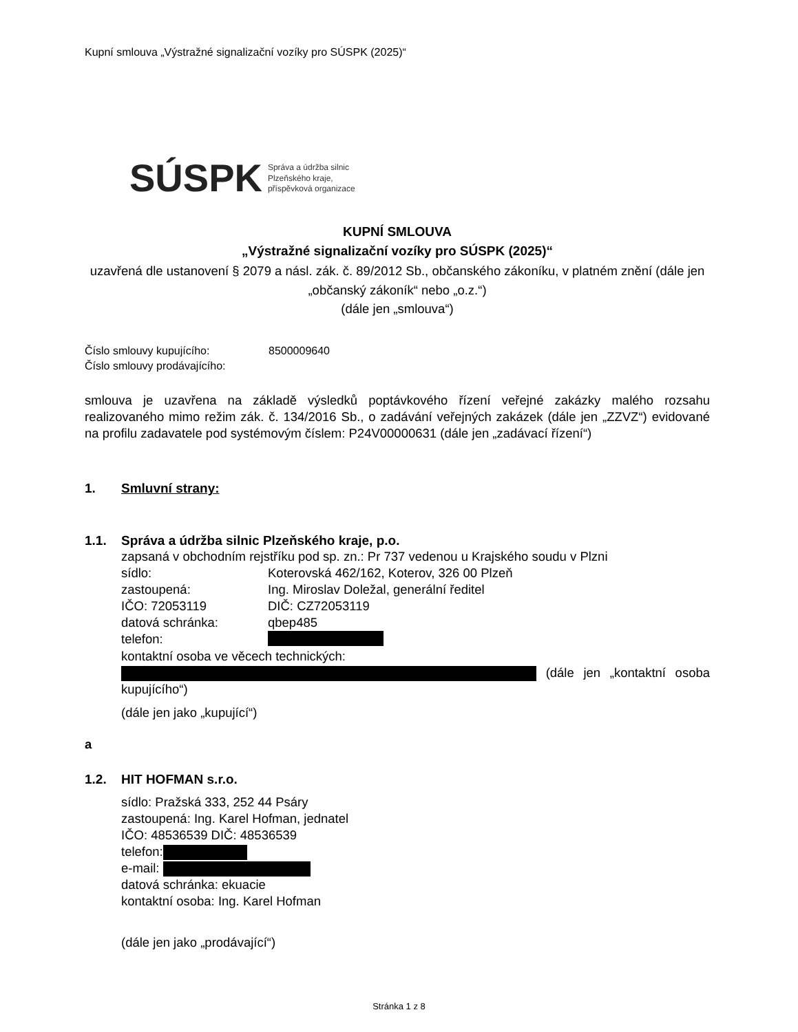Kupní smlouva „Výstražné signalizační vozíky pro SÚSPK (2025)“
SÚSPK Správa a údržba silnic
Plzeňského kraje,
příspěvková organizace
KUPNÍ SMLOUVA
„Výstražné signalizační vozíky pro SÚSPK (2025)“
uzavřená dle ustanovení § 2079 a násl. zák. č. 89/2012 Sb., občanského zákoníku, v platném znění (dále jen „občanský zákoník“ nebo „o.z.“)
(dále jen „smlouva“)
Číslo smlouvy kupujícího: 8500009640
Číslo smlouvy prodávajícího:
smlouva je uzavřena na základě výsledků poptávkového řízení veřejné zakázky malého rozsahu realizovaného mimo režim zák. č. 134/2016 Sb., o zadávání veřejných zakázek (dále jen „ZZVZ“) evidované na profilu zadavatele pod systémovým číslem: P24V00000631 (dále jen „zadávací řízení“)
1. Smluvní strany:
1.1. Správa a údržba silnic Plzeňského kraje, p.o.
zapsaná v obchodním rejstříku pod sp. zn.: Pr 737 vedenou u Krajského soudu v Plzni
sídlo: Koterovská 462/162, Koterov, 326 00 Plzeň
zastoupená: Ing. Miroslav Doležal, generální ředitel
IČO: 72053119 DIČ: CZ72053119
datová schránka: qbep485
telefon:
kontaktní osoba ve věcech technických:
(dále jen „kontaktní osoba kupujícího“)
(dále jen jako „kupující“)
a
1.2. HIT HOFMAN s.r.o.
sídlo: Pražská 333, 252 44 Psáry
zastoupená: Ing. Karel Hofman, jednatel
IČO: 48536539 DIČ: 48536539
telefon:
e-mail:
datová schránka: ekuacie
kontaktní osoba: Ing. Karel Hofman
(dále jen jako „prodávající“)
Stránka 1 z 8